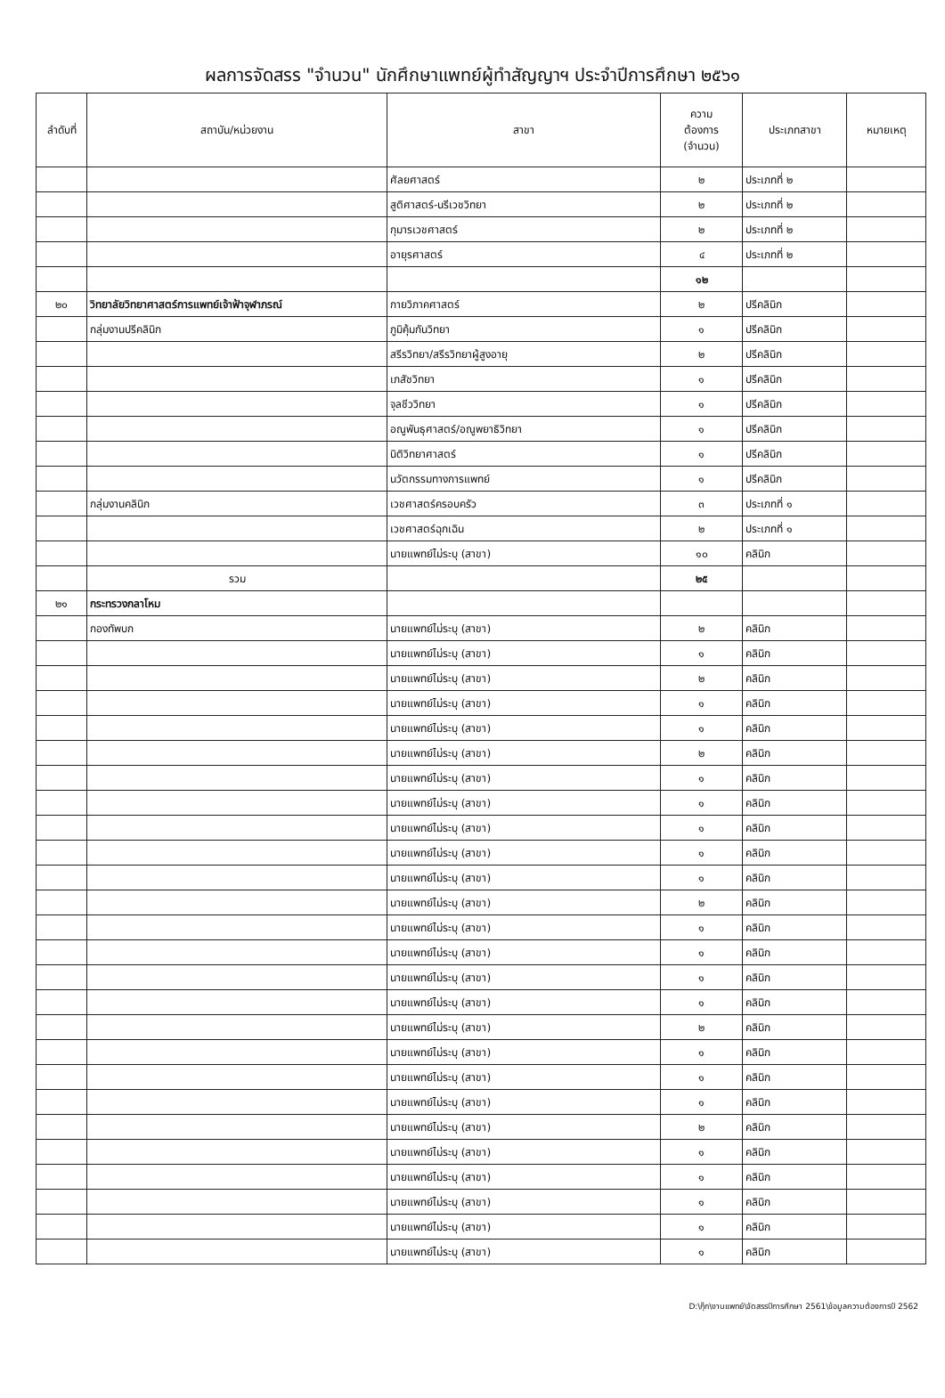ผลการจัดสรร "จำนวน" นักศึกษาแพทย์ผู้ทำสัญญาฯ ประจำปีการศึกษา ๒๕๖๑
| ลำดับที่ | สถาบัน/หน่วยงาน | สาขา | ความ ต้องการ (จำนวน) | ประเภทสาขา | หมายเหตุ |
| --- | --- | --- | --- | --- | --- |
| | | ศัลยศาสตร์ | ๒ | ประเภทที่ ๒ | |
| | | สูติศาสตร์-นรีเวชวิทยา | ๒ | ประเภทที่ ๒ | |
| | | กุมารเวชศาสตร์ | ๒ | ประเภทที่ ๒ | |
| | | อายุรศาสตร์ | ๔ | ประเภทที่ ๒ | |
| | | | ๑๒ | | |
| ๒๐ | วิทยาลัยวิทยาศาสตร์การแพทย์เจ้าฟ้าจุฬาภรณ์ | กายวิภาคศาสตร์ | ๒ | ปรีคลินิก | |
| | กลุ่มงานปรีคลินิก | ภูมิคุ้มกันวิทยา | ๑ | ปรีคลินิก | |
| | | สรีรวิทยา/สรีรวิทยาผู้สูงอายุ | ๒ | ปรีคลินิก | |
| | | เภสัชวิทยา | ๑ | ปรีคลินิก | |
| | | จุลชีววิทยา | ๑ | ปรีคลินิก | |
| | | อณูพันธุศาสตร์/อณูพยาธิวิทยา | ๑ | ปรีคลินิก | |
| | | นิติวิทยาศาสตร์ | ๑ | ปรีคลินิก | |
| | | นวัตกรรมทางการแพทย์ | ๑ | ปรีคลินิก | |
| | กลุ่มงานคลินิก | เวชศาสตร์ครอบครัว | ๓ | ประเภทที่ ๑ | |
| | | เวชศาสตร์ฉุกเฉิน | ๒ | ประเภทที่ ๑ | |
| | | นายแพทย์ไม่ระบุ (สาขา) | ๑๐ | คลินิก | |
| | รวม | | ๒๕ | | |
| ๒๑ | กระทรวงกลาโหม | | | | |
| | กองทัพบก | นายแพทย์ไม่ระบุ (สาขา) | ๒ | คลินิก | |
| | | นายแพทย์ไม่ระบุ (สาขา) | ๑ | คลินิก | |
| | | นายแพทย์ไม่ระบุ (สาขา) | ๒ | คลินิก | |
| | | นายแพทย์ไม่ระบุ (สาขา) | ๑ | คลินิก | |
| | | นายแพทย์ไม่ระบุ (สาขา) | ๑ | คลินิก | |
| | | นายแพทย์ไม่ระบุ (สาขา) | ๒ | คลินิก | |
| | | นายแพทย์ไม่ระบุ (สาขา) | ๑ | คลินิก | |
| | | นายแพทย์ไม่ระบุ (สาขา) | ๑ | คลินิก | |
| | | นายแพทย์ไม่ระบุ (สาขา) | ๑ | คลินิก | |
| | | นายแพทย์ไม่ระบุ (สาขา) | ๑ | คลินิก | |
| | | นายแพทย์ไม่ระบุ (สาขา) | ๑ | คลินิก | |
| | | นายแพทย์ไม่ระบุ (สาขา) | ๒ | คลินิก | |
| | | นายแพทย์ไม่ระบุ (สาขา) | ๑ | คลินิก | |
| | | นายแพทย์ไม่ระบุ (สาขา) | ๑ | คลินิก | |
| | | นายแพทย์ไม่ระบุ (สาขา) | ๑ | คลินิก | |
| | | นายแพทย์ไม่ระบุ (สาขา) | ๑ | คลินิก | |
| | | นายแพทย์ไม่ระบุ (สาขา) | ๒ | คลินิก | |
| | | นายแพทย์ไม่ระบุ (สาขา) | ๑ | คลินิก | |
| | | นายแพทย์ไม่ระบุ (สาขา) | ๑ | คลินิก | |
| | | นายแพทย์ไม่ระบุ (สาขา) | ๑ | คลินิก | |
| | | นายแพทย์ไม่ระบุ (สาขา) | ๒ | คลินิก | |
| | | นายแพทย์ไม่ระบุ (สาขา) | ๑ | คลินิก | |
| | | นายแพทย์ไม่ระบุ (สาขา) | ๑ | คลินิก | |
| | | นายแพทย์ไม่ระบุ (สาขา) | ๑ | คลินิก | |
| | | นายแพทย์ไม่ระบุ (สาขา) | ๑ | คลินิก | |
| | | นายแพทย์ไม่ระบุ (สาขา) | ๑ | คลินิก | |
D:\กุ๊ก\งานแพทย์\จัดสรรปีการศึกษา 2561\ข้อมูลความต้องการปี 2562